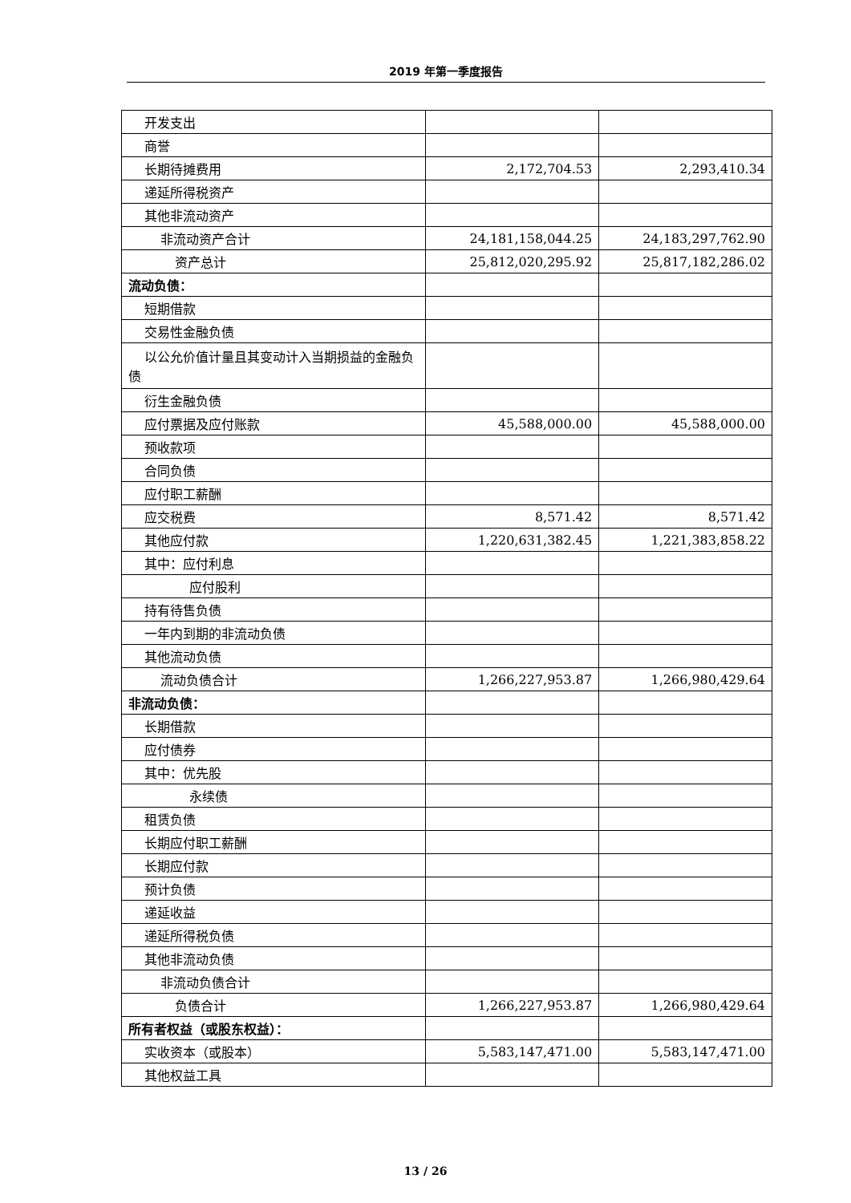2019 年第一季度报告
| 开发支出 | | |
| 商誉 | | |
| 长期待摊费用 | 2,172,704.53 | 2,293,410.34 |
| 递延所得税资产 | | |
| 其他非流动资产 | | |
| 非流动资产合计 | 24,181,158,044.25 | 24,183,297,762.90 |
| 资产总计 | 25,812,020,295.92 | 25,817,182,286.02 |
| 流动负债： | | |
| 短期借款 | | |
| 交易性金融负债 | | |
| 以公允价值计量且其变动计入当期损益的金融负债 | | |
| 衍生金融负债 | | |
| 应付票据及应付账款 | 45,588,000.00 | 45,588,000.00 |
| 预收款项 | | |
| 合同负债 | | |
| 应付职工薪酬 | | |
| 应交税费 | 8,571.42 | 8,571.42 |
| 其他应付款 | 1,220,631,382.45 | 1,221,383,858.22 |
| 其中：应付利息 | | |
| 应付股利 | | |
| 持有待售负债 | | |
| 一年内到期的非流动负债 | | |
| 其他流动负债 | | |
| 流动负债合计 | 1,266,227,953.87 | 1,266,980,429.64 |
| 非流动负债： | | |
| 长期借款 | | |
| 应付债券 | | |
| 其中：优先股 | | |
| 永续债 | | |
| 租赁负债 | | |
| 长期应付职工薪酬 | | |
| 长期应付款 | | |
| 预计负债 | | |
| 递延收益 | | |
| 递延所得税负债 | | |
| 其他非流动负债 | | |
| 非流动负债合计 | | |
| 负债合计 | 1,266,227,953.87 | 1,266,980,429.64 |
| 所有者权益（或股东权益）： | | |
| 实收资本（或股本） | 5,583,147,471.00 | 5,583,147,471.00 |
| 其他权益工具 | | |
13 / 26